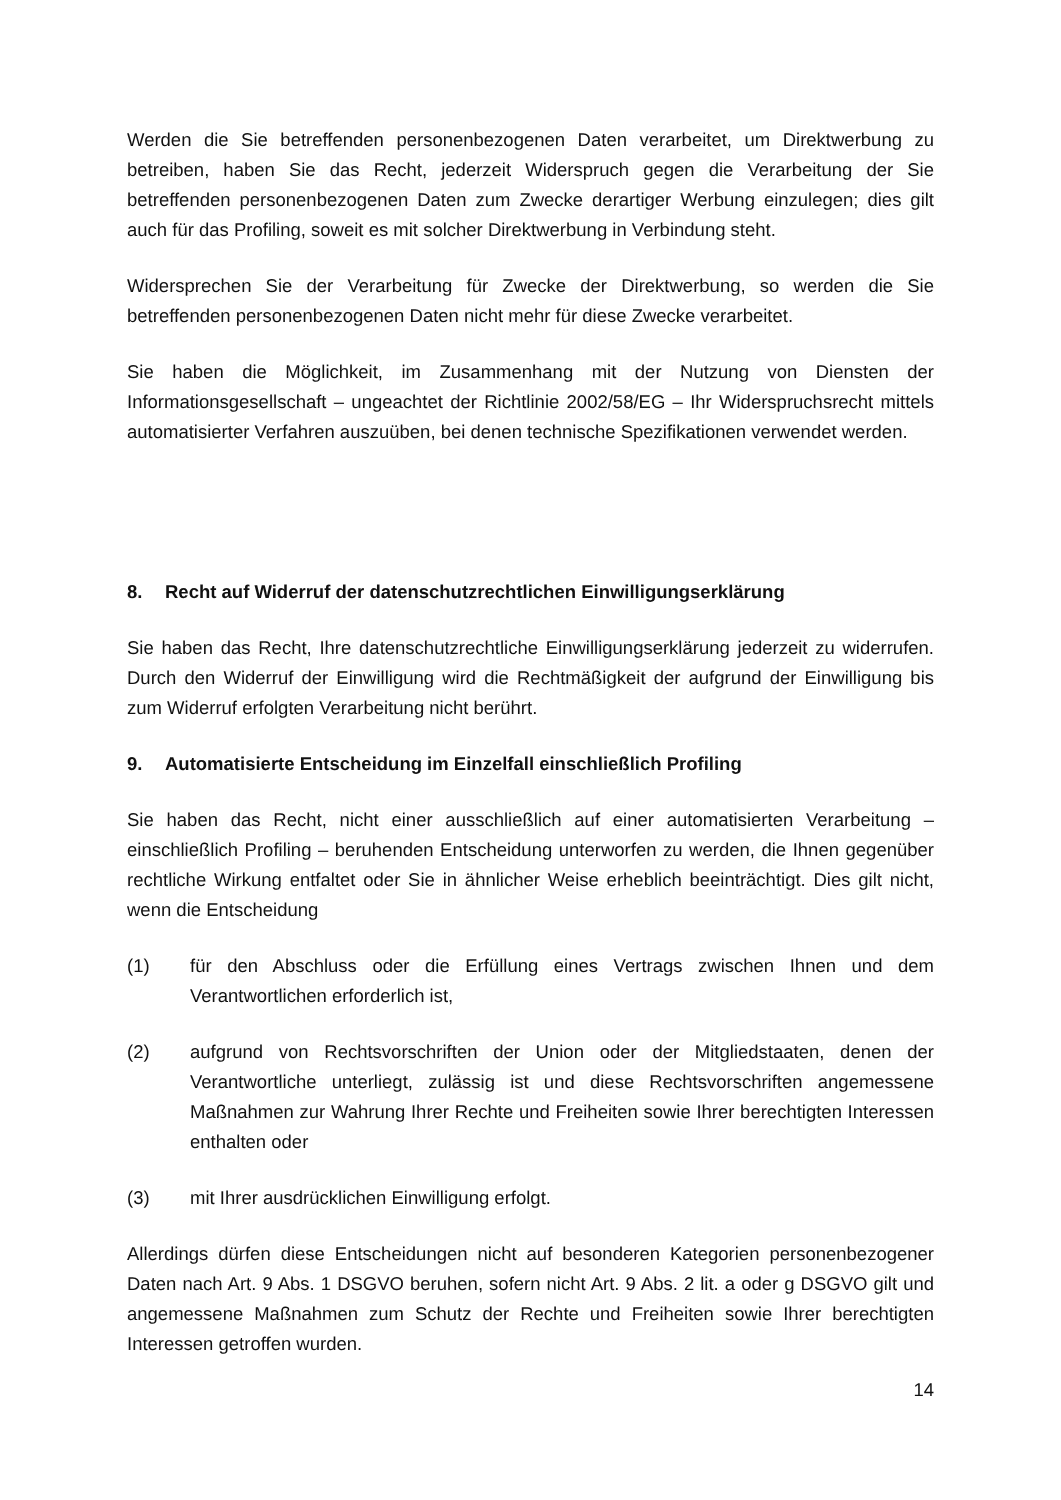Werden die Sie betreffenden personenbezogenen Daten verarbeitet, um Direktwerbung zu betreiben, haben Sie das Recht, jederzeit Widerspruch gegen die Verarbeitung der Sie betreffenden personenbezogenen Daten zum Zwecke derartiger Werbung einzulegen; dies gilt auch für das Profiling, soweit es mit solcher Direktwerbung in Verbindung steht.
Widersprechen Sie der Verarbeitung für Zwecke der Direktwerbung, so werden die Sie betreffenden personenbezogenen Daten nicht mehr für diese Zwecke verarbeitet.
Sie haben die Möglichkeit, im Zusammenhang mit der Nutzung von Diensten der Informationsgesellschaft – ungeachtet der Richtlinie 2002/58/EG – Ihr Widerspruchsrecht mittels automatisierter Verfahren auszuüben, bei denen technische Spezifikationen verwendet werden.
8. Recht auf Widerruf der datenschutzrechtlichen Einwilligungserklärung
Sie haben das Recht, Ihre datenschutzrechtliche Einwilligungserklärung jederzeit zu widerrufen. Durch den Widerruf der Einwilligung wird die Rechtmäßigkeit der aufgrund der Einwilligung bis zum Widerruf erfolgten Verarbeitung nicht berührt.
9. Automatisierte Entscheidung im Einzelfall einschließlich Profiling
Sie haben das Recht, nicht einer ausschließlich auf einer automatisierten Verarbeitung – einschließlich Profiling – beruhenden Entscheidung unterworfen zu werden, die Ihnen gegenüber rechtliche Wirkung entfaltet oder Sie in ähnlicher Weise erheblich beeinträchtigt. Dies gilt nicht, wenn die Entscheidung
(1) für den Abschluss oder die Erfüllung eines Vertrags zwischen Ihnen und dem Verantwortlichen erforderlich ist,
(2) aufgrund von Rechtsvorschriften der Union oder der Mitgliedstaaten, denen der Verantwortliche unterliegt, zulässig ist und diese Rechtsvorschriften angemessene Maßnahmen zur Wahrung Ihrer Rechte und Freiheiten sowie Ihrer berechtigten Interessen enthalten oder
(3) mit Ihrer ausdrücklichen Einwilligung erfolgt.
Allerdings dürfen diese Entscheidungen nicht auf besonderen Kategorien personenbezogener Daten nach Art. 9 Abs. 1 DSGVO beruhen, sofern nicht Art. 9 Abs. 2 lit. a oder g DSGVO gilt und angemessene Maßnahmen zum Schutz der Rechte und Freiheiten sowie Ihrer berechtigten Interessen getroffen wurden.
14